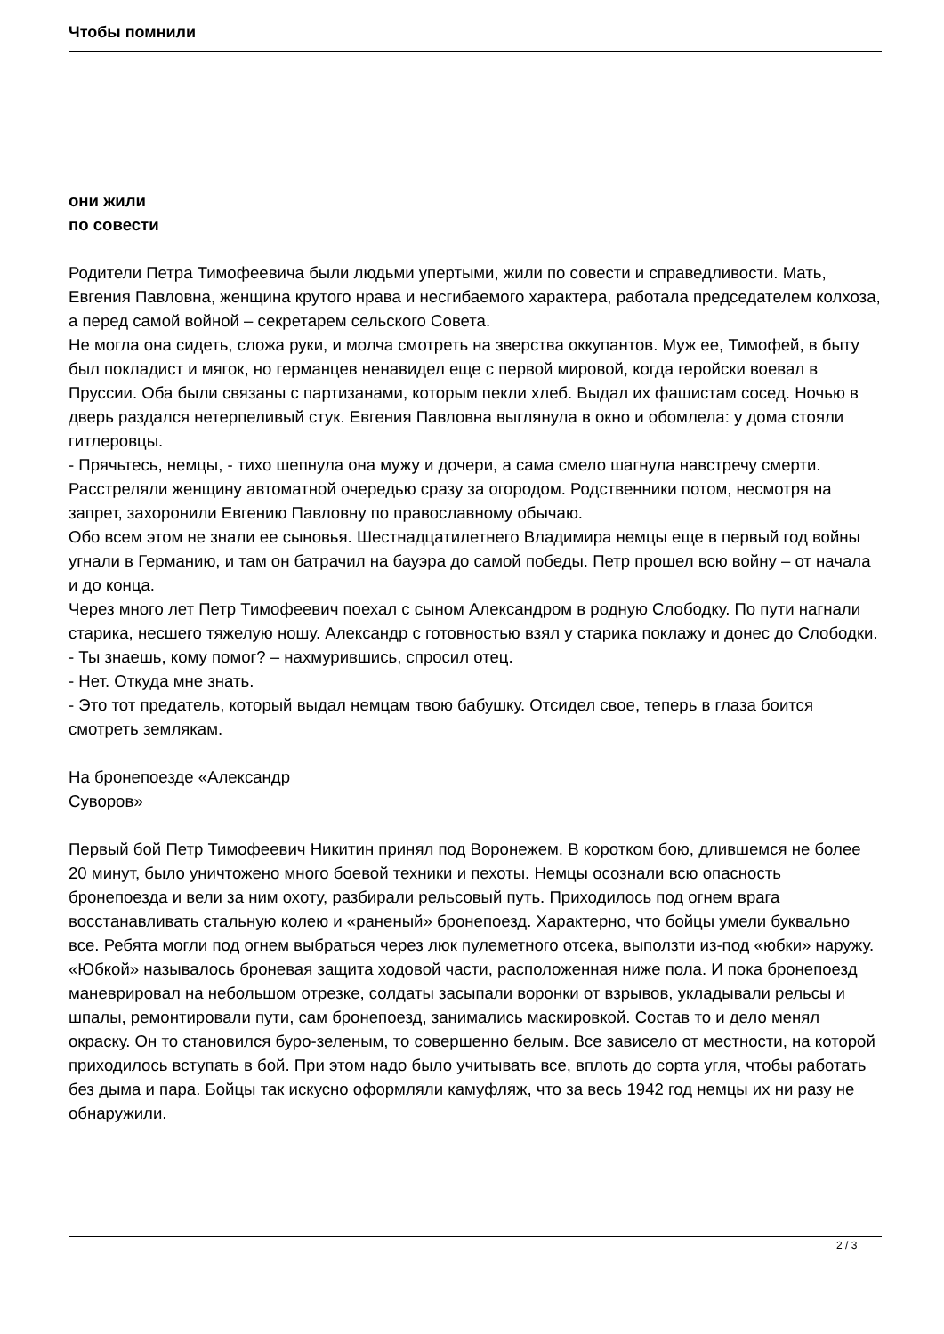Чтобы помнили
они жили
по совести
Родители Петра Тимофеевича были людьми упертыми, жили по совести и справедливости. Мать, Евгения Павловна, женщина крутого нрава и несгибаемого характера, работала председателем колхоза, а перед самой войной – секретарем сельского Совета.
Не могла она сидеть, сложа руки, и молча смотреть на зверства оккупантов. Муж ее, Тимофей, в быту был покладист и мягок, но германцев ненавидел еще с первой мировой, когда геройски воевал в Пруссии. Оба были связаны с партизанами, которым пекли хлеб. Выдал их фашистам сосед. Ночью в дверь раздался нетерпеливый стук. Евгения Павловна выглянула в окно и обомлела: у дома стояли гитлеровцы.
- Прячьтесь, немцы, - тихо шепнула она мужу и дочери, а сама смело шагнула навстречу смерти.
Расстреляли женщину автоматной очередью сразу за огородом. Родственники потом, несмотря на запрет, захоронили Евгению Павловну по православному обычаю.
Обо всем этом не знали ее сыновья. Шестнадцатилетнего Владимира немцы еще в первый год войны угнали в Германию, и там он батрачил на бауэра до самой победы. Петр прошел всю войну – от начала и до конца.
Через много лет Петр Тимофеевич поехал с сыном Александром в родную Слободку. По пути нагнали старика, несшего тяжелую ношу. Александр с готовностью взял у старика поклажу и донес до Слободки.
- Ты знаешь, кому помог? – нахмурившись, спросил отец.
- Нет. Откуда мне знать.
- Это тот предатель, который выдал немцам твою бабушку. Отсидел свое, теперь в глаза боится смотреть землякам.
На бронепоезде «Александр
Суворов»
Первый бой Петр Тимофеевич Никитин принял под Воронежем. В коротком бою, длившемся не более 20 минут, было уничтожено много боевой техники и пехоты. Немцы осознали всю опасность бронепоезда и вели за ним охоту, разбирали рельсовый путь. Приходилось под огнем врага восстанавливать стальную колею и «раненый» бронепоезд. Характерно, что бойцы умели буквально все. Ребята могли под огнем выбраться через люк пулеметного отсека, выползти из-под «юбки» наружу. «Юбкой» называлось броневая защита ходовой части, расположенная ниже пола. И пока бронепоезд маневрировал на небольшом отрезке, солдаты засыпали воронки от взрывов, укладывали рельсы и шпалы, ремонтировали пути, сам бронепоезд, занимались маскировкой. Состав то и дело менял окраску. Он то становился буро-зеленым, то совершенно белым. Все зависело от местности, на которой приходилось вступать в бой. При этом надо было учитывать все, вплоть до сорта угля, чтобы работать без дыма и пара. Бойцы так искусно оформляли камуфляж, что за весь 1942 год немцы их ни разу не обнаружили.
2 / 3